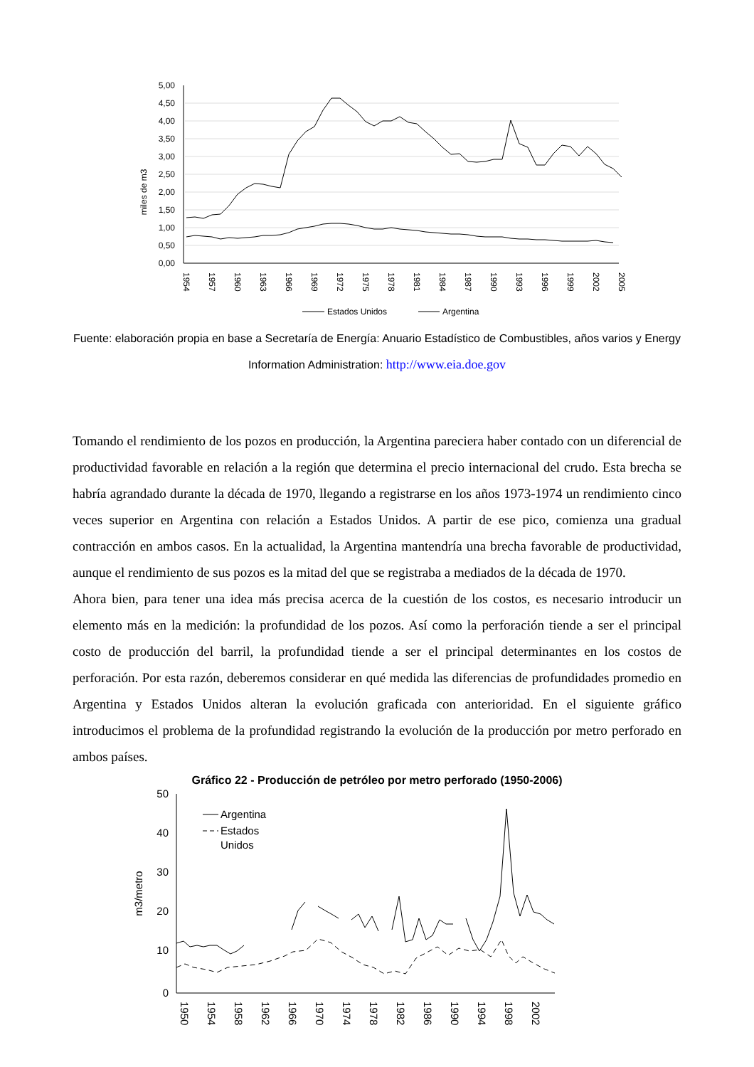5,00
4,50
4,00
3,50
3,00
2,50
2,00
1,50
1,00
0,50
0,00
miles de m3
1954
1957
1960
1963
1966
1969
1972
1975
1978
1981
1984
1987
1990
1993
1996
1999
2002
2005
Estados Unidos
Argentina
Fuente: elaboración propia en base a Secretaría de Energía: Anuario Estadístico de Combustibles, años varios y Energy Information Administration: http://www.eia.doe.gov
Tomando el rendimiento de los pozos en producción, la Argentina pareciera haber contado con un diferencial de productividad favorable en relación a la región que determina el precio internacional del crudo. Esta brecha se habría agrandado durante la década de 1970, llegando a registrarse en los años 1973-1974 un rendimiento cinco veces superior en Argentina con relación a Estados Unidos. A partir de ese pico, comienza una gradual contracción en ambos casos. En la actualidad, la Argentina mantendría una brecha favorable de productividad, aunque el rendimiento de sus pozos es la mitad del que se registraba a mediados de la década de 1970.
Ahora bien, para tener una idea más precisa acerca de la cuestión de los costos, es necesario introducir un elemento más en la medición: la profundidad de los pozos. Así como la perforación tiende a ser el principal costo de producción del barril, la profundidad tiende a ser el principal determinantes en los costos de perforación. Por esta razón, deberemos considerar en qué medida las diferencias de profundidades promedio en Argentina y Estados Unidos alteran la evolución graficada con anterioridad. En el siguiente gráfico introducimos el problema de la profundidad registrando la evolución de la producción por metro perforado en ambos países.
Gráfico 22 - Producción de petróleo por metro perforado (1950-2006)
50
40
30
20
10
0
m3/metro
1950
1954
1958
1962
1966
1970
1974
1978
1982
1986
1990
1994
1998
2002
Argentina
Estados
Unidos